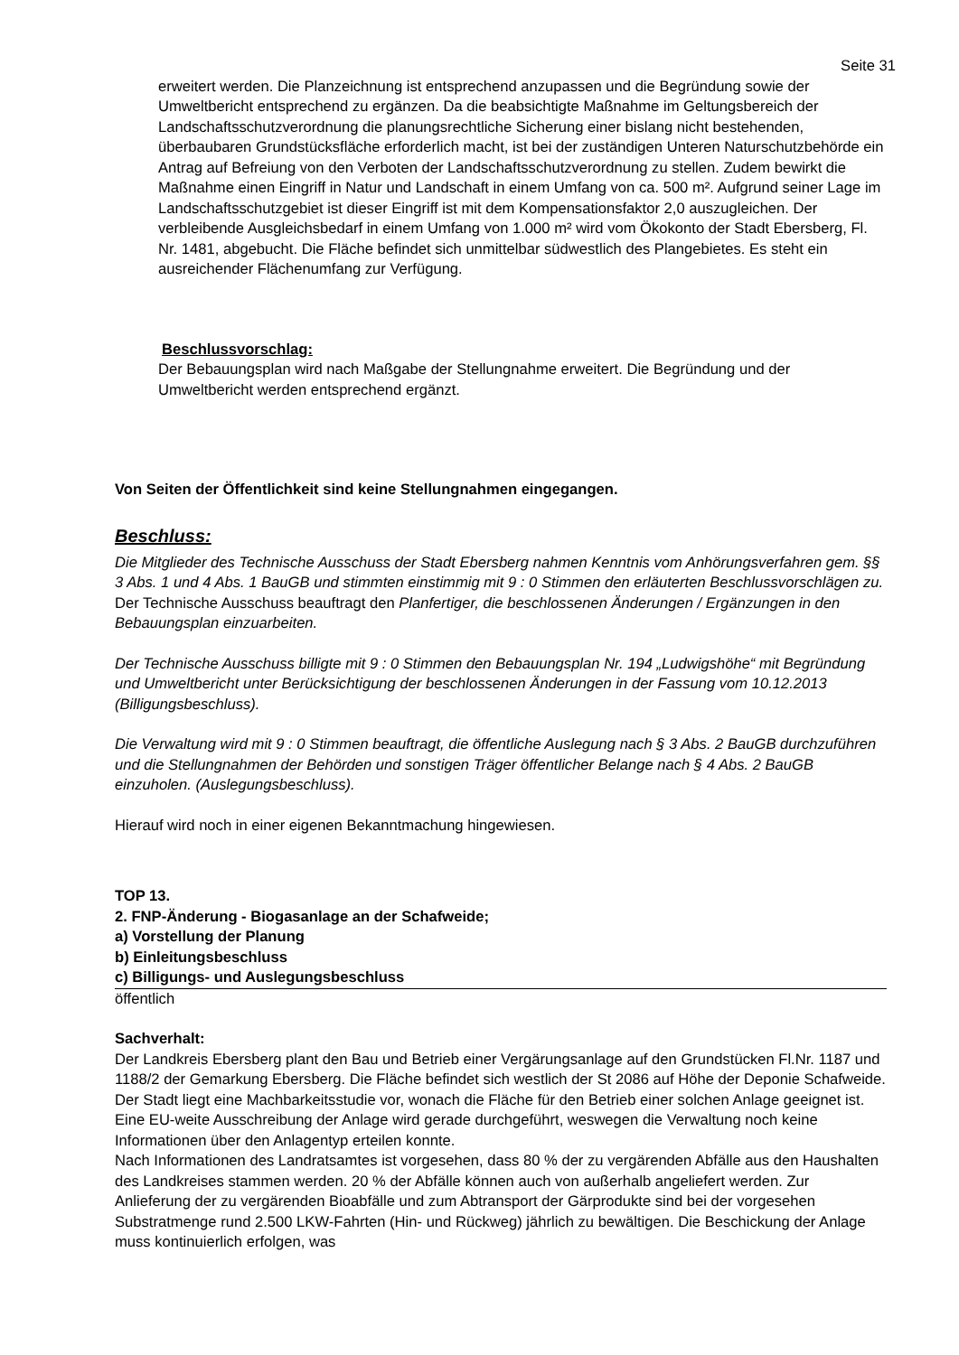Seite 31
erweitert werden. Die Planzeichnung ist entsprechend anzupassen und die Begründung sowie der Umweltbericht entsprechend zu ergänzen. Da die beabsichtigte Maßnahme im Geltungsbereich der Landschaftsschutzverordnung die planungsrechtliche Sicherung einer bislang nicht bestehenden, überbaubaren Grundstücksfläche erforderlich macht, ist bei der zuständigen Unteren Naturschutzbehörde ein Antrag auf Befreiung von den Verboten der Landschaftsschutzverordnung zu stellen. Zudem bewirkt die Maßnahme einen Eingriff in Natur und Landschaft in einem Umfang von ca. 500 m². Aufgrund seiner Lage im Landschaftsschutzgebiet ist dieser Eingriff ist mit dem Kompensationsfaktor 2,0 auszugleichen. Der verbleibende Ausgleichsbedarf in einem Umfang von 1.000 m² wird vom Ökokonto der Stadt Ebersberg, Fl. Nr. 1481, abgebucht. Die Fläche befindet sich unmittelbar südwestlich des Plangebietes. Es steht ein ausreichender Flächenumfang zur Verfügung.
Beschlussvorschlag:
Der Bebauungsplan wird nach Maßgabe der Stellungnahme erweitert. Die Begründung und der Umweltbericht werden entsprechend ergänzt.
Von Seiten der Öffentlichkeit sind keine Stellungnahmen eingegangen.
Beschluss:
Die Mitglieder des Technische Ausschuss der Stadt Ebersberg nahmen Kenntnis vom Anhörungsverfahren gem. §§ 3 Abs. 1 und 4 Abs. 1 BauGB und stimmten einstimmig mit 9 : 0 Stimmen den erläuterten Beschlussvorschlägen zu. Der Technische Ausschuss beauftragt den Planfertiger, die beschlossenen Änderungen / Ergänzungen in den Bebauungsplan einzuarbeiten.
Der Technische Ausschuss billigte mit 9 : 0 Stimmen den Bebauungsplan Nr. 194 „Ludwigshöhe“ mit Begründung und Umweltbericht unter Berücksichtigung der beschlossenen Änderungen in der Fassung vom 10.12.2013 (Billigungsbeschluss).
Die Verwaltung wird mit 9 : 0 Stimmen beauftragt, die öffentliche Auslegung nach § 3 Abs. 2 BauGB durchzuführen und die Stellungnahmen der Behörden und sonstigen Träger öffentlicher Belange nach § 4 Abs. 2 BauGB einzuholen. (Auslegungsbeschluss).
Hierauf wird noch in einer eigenen Bekanntmachung hingewiesen.
TOP 13.
2. FNP-Änderung - Biogasanlage an der Schafweide;
a) Vorstellung der Planung
b) Einleitungsbeschluss
c) Billigungs- und Auslegungsbeschluss
öffentlich
Sachverhalt:
Der Landkreis Ebersberg plant den Bau und Betrieb einer Vergärungsanlage auf den Grundstücken Fl.Nr. 1187 und 1188/2 der Gemarkung Ebersberg. Die Fläche befindet sich westlich der St 2086 auf Höhe der Deponie Schafweide. Der Stadt liegt eine Machbarkeitsstudie vor, wonach die Fläche für den Betrieb einer solchen Anlage geeignet ist. Eine EU-weite Ausschreibung der Anlage wird gerade durchgeführt, weswegen die Verwaltung noch keine Informationen über den Anlagentyp erteilen konnte.
Nach Informationen des Landratsamtes ist vorgesehen, dass 80 % der zu vergärenden Abfälle aus den Haushalten des Landkreises stammen werden. 20 % der Abfälle können auch von außerhalb angeliefert werden. Zur Anlieferung der zu vergärenden Bioabfälle und zum Abtransport der Gärprodukte sind bei der vorgesehen Substratmenge rund 2.500 LKW-Fahrten (Hin- und Rückweg) jährlich zu bewältigen. Die Beschickung der Anlage muss kontinuierlich erfolgen, was